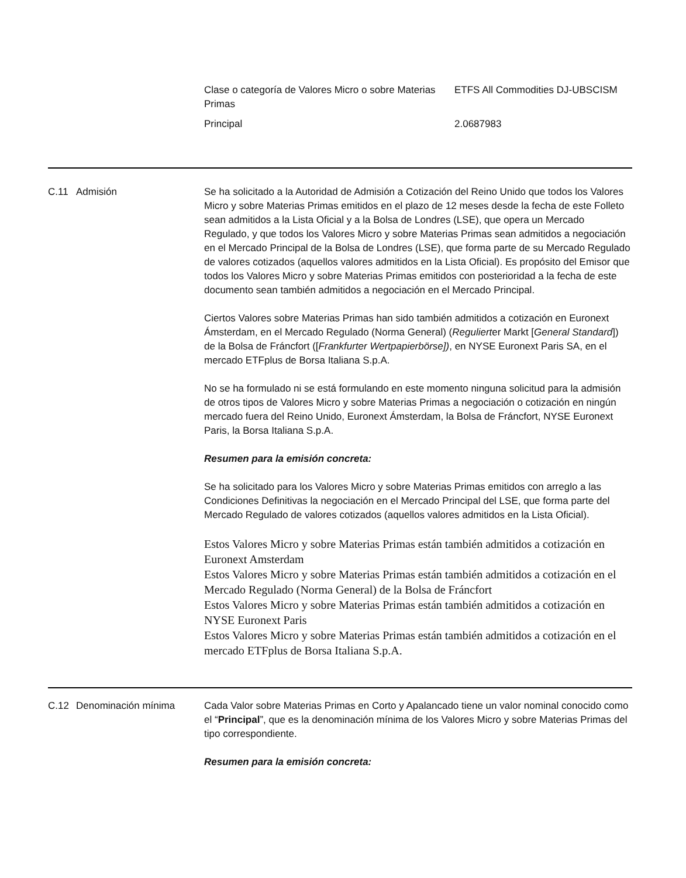| Clase o categoría de Valores Micro o sobre Materias Primas | ETFS All Commodities DJ-UBSCISM |
| Principal | 2.0687983 |
C.11 Admisión Se ha solicitado a la Autoridad de Admisión a Cotización del Reino Unido que todos los Valores Micro y sobre Materias Primas emitidos en el plazo de 12 meses desde la fecha de este Folleto sean admitidos a la Lista Oficial y a la Bolsa de Londres (LSE), que opera un Mercado Regulado, y que todos los Valores Micro y sobre Materias Primas sean admitidos a negociación en el Mercado Principal de la Bolsa de Londres (LSE), que forma parte de su Mercado Regulado de valores cotizados (aquellos valores admitidos en la Lista Oficial). Es propósito del Emisor que todos los Valores Micro y sobre Materias Primas emitidos con posterioridad a la fecha de este documento sean también admitidos a negociación en el Mercado Principal.
Ciertos Valores sobre Materias Primas han sido también admitidos a cotización en Euronext Ámsterdam, en el Mercado Regulado (Norma General) (Regulierter Markt [General Standard]) de la Bolsa de Fráncfort ([Frankfurter Wertpapierbörse]), en NYSE Euronext Paris SA, en el mercado ETFplus de Borsa Italiana S.p.A.
No se ha formulado ni se está formulando en este momento ninguna solicitud para la admisión de otros tipos de Valores Micro y sobre Materias Primas a negociación o cotización en ningún mercado fuera del Reino Unido, Euronext Ámsterdam, la Bolsa de Fráncfort, NYSE Euronext Paris, la Borsa Italiana S.p.A.
Resumen para la emisión concreta:
Se ha solicitado para los Valores Micro y sobre Materias Primas emitidos con arreglo a las Condiciones Definitivas la negociación en el Mercado Principal del LSE, que forma parte del Mercado Regulado de valores cotizados (aquellos valores admitidos en la Lista Oficial).
Estos Valores Micro y sobre Materias Primas están también admitidos a cotización en Euronext Amsterdam
Estos Valores Micro y sobre Materias Primas están también admitidos a cotización en el Mercado Regulado (Norma General) de la Bolsa de Fráncfort
Estos Valores Micro y sobre Materias Primas están también admitidos a cotización en NYSE Euronext Paris
Estos Valores Micro y sobre Materias Primas están también admitidos a cotización en el mercado ETFplus de Borsa Italiana S.p.A.
C.12 Denominación mínima Cada Valor sobre Materias Primas en Corto y Apalancado tiene un valor nominal conocido como el “Principal”, que es la denominación mínima de los Valores Micro y sobre Materias Primas del tipo correspondiente.
Resumen para la emisión concreta: